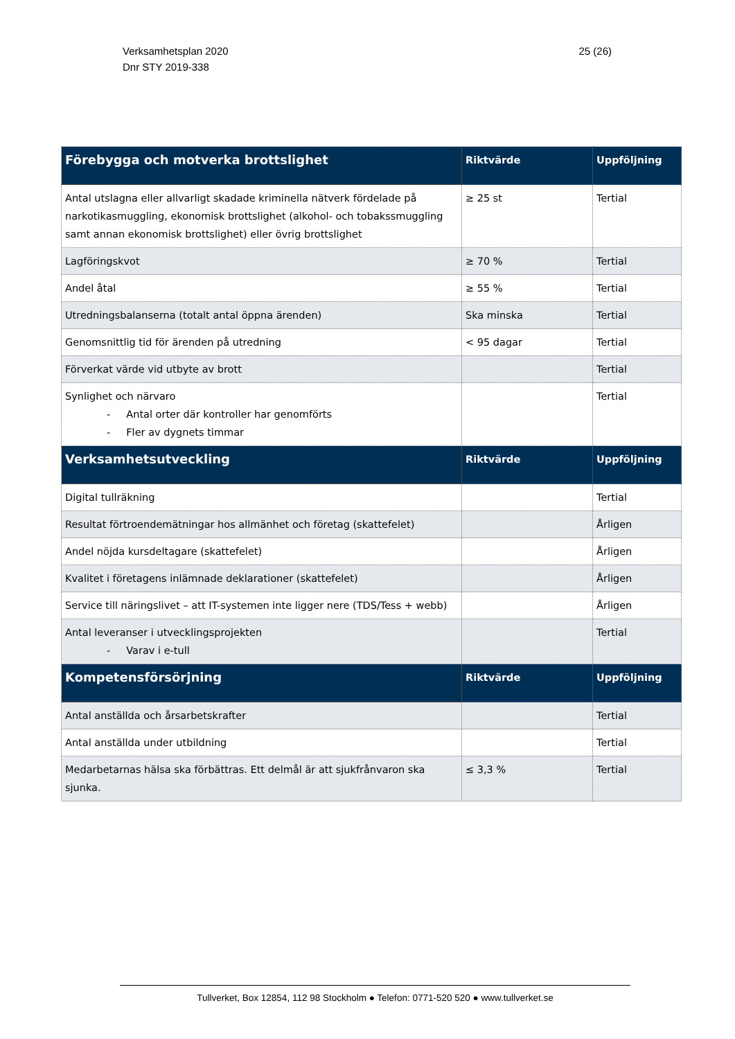Verksamhetsplan 2020
Dnr STY 2019-338
25 (26)
| Förebygga och motverka brottslighet | Riktvärde | Uppföljning |
| --- | --- | --- |
| Antal utslagna eller allvarligt skadade kriminella nätverk fördelade på narkotikasmuggling, ekonomisk brottslighet (alkohol- och tobakssmuggling samt annan ekonomisk brottslighet) eller övrig brottslighet | ≥ 25 st | Tertial |
| Lagföringskvot | ≥ 70 % | Tertial |
| Andel åtal | ≥ 55 % | Tertial |
| Utredningsbalanserna (totalt antal öppna ärenden) | Ska minska | Tertial |
| Genomsnittlig tid för ärenden på utredning | < 95 dagar | Tertial |
| Förverkat värde vid utbyte av brott | | Tertial |
| Synlighet och närvaro - Antal orter där kontroller har genomförts - Fler av dygnets timmar | | Tertial |
| Verksamhetsutveckling | Riktvärde | Uppföljning |
| Digital tullräkning | | Tertial |
| Resultat förtroendemätningar hos allmänhet och företag (skattefelet) | | Årligen |
| Andel nöjda kursdeltagare (skattefelet) | | Årligen |
| Kvalitet i företagens inlämnade deklarationer (skattefelet) | | Årligen |
| Service till näringslivet – att IT-systemen inte ligger nere (TDS/Tess + webb) | | Årligen |
| Antal leveranser i utvecklingsprojekten - Varav i e-tull | | Tertial |
| Kompetensförsörjning | Riktvärde | Uppföljning |
| Antal anställda och årsarbetskrafter | | Tertial |
| Antal anställda under utbildning | | Tertial |
| Medarbetarnas hälsa ska förbättras. Ett delmål är att sjukfrånvaron ska sjunka. | ≤ 3,3 % | Tertial |
Tullverket, Box 12854, 112 98 Stockholm ● Telefon: 0771-520 520 ● www.tullverket.se